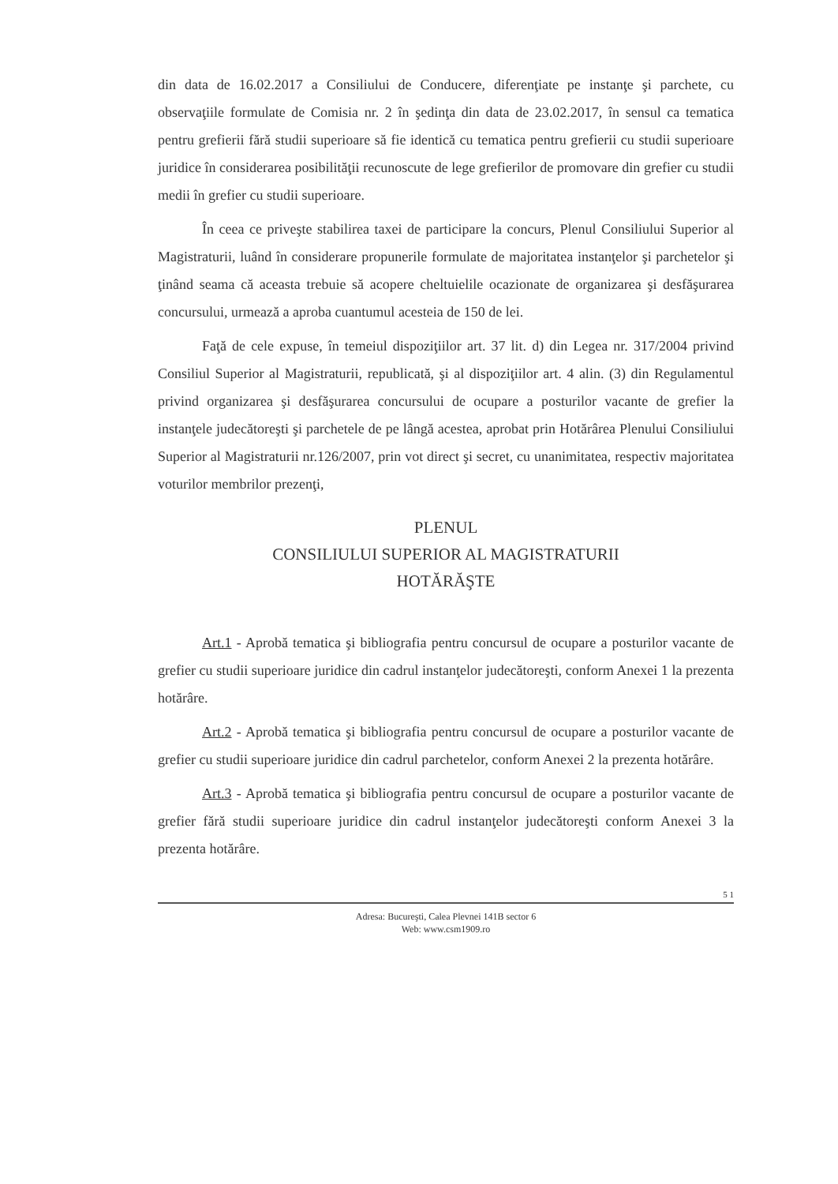din data de 16.02.2017 a Consiliului de Conducere, diferenţiate pe instanţe şi parchete, cu observaţiile formulate de Comisia nr. 2 în şedinţa din data de 23.02.2017, în sensul ca tematica pentru grefierii fără studii superioare să fie identică cu tematica pentru grefierii cu studii superioare juridice în considerarea posibilităţii recunoscute de lege grefierilor de promovare din grefier cu studii medii în grefier cu studii superioare.
În ceea ce priveşte stabilirea taxei de participare la concurs, Plenul Consiliului Superior al Magistraturii, luând în considerare propunerile formulate de majoritatea instanţelor şi parchetelor şi ţinând seama că aceasta trebuie să acopere cheltuielile ocazionate de organizarea şi desfăşurarea concursului, urmează a aproba cuantumul acesteia de 150 de lei.
Faţă de cele expuse, în temeiul dispoziţiilor art. 37 lit. d) din Legea nr. 317/2004 privind Consiliul Superior al Magistraturii, republicată, şi al dispoziţiilor art. 4 alin. (3) din Regulamentul privind organizarea şi desfăşurarea concursului de ocupare a posturilor vacante de grefier la instanţele judecătoreşti şi parchetele de pe lângă acestea, aprobat prin Hotărârea Plenului Consiliului Superior al Magistraturii nr.126/2007, prin vot direct şi secret, cu unanimitatea, respectiv majoritatea voturilor membrilor prezenţi,
PLENUL
CONSILIULUI SUPERIOR AL MAGISTRATURII
HOTĂRĂŞTE
Art.1 - Aprobă tematica şi bibliografia pentru concursul de ocupare a posturilor vacante de grefier cu studii superioare juridice din cadrul instanţelor judecătoreşti, conform Anexei 1 la prezenta hotărâre.
Art.2 - Aprobă tematica şi bibliografia pentru concursul de ocupare a posturilor vacante de grefier cu studii superioare juridice din cadrul parchetelor, conform Anexei 2 la prezenta hotărâre.
Art.3 - Aprobă tematica şi bibliografia pentru concursul de ocupare a posturilor vacante de grefier fără studii superioare juridice din cadrul instanţelor judecătoreşti conform Anexei 3 la prezenta hotărâre.
5 1
Adresa: Bucureşti, Calea Plevnei 141B sector 6
Web: www.csm1909.ro